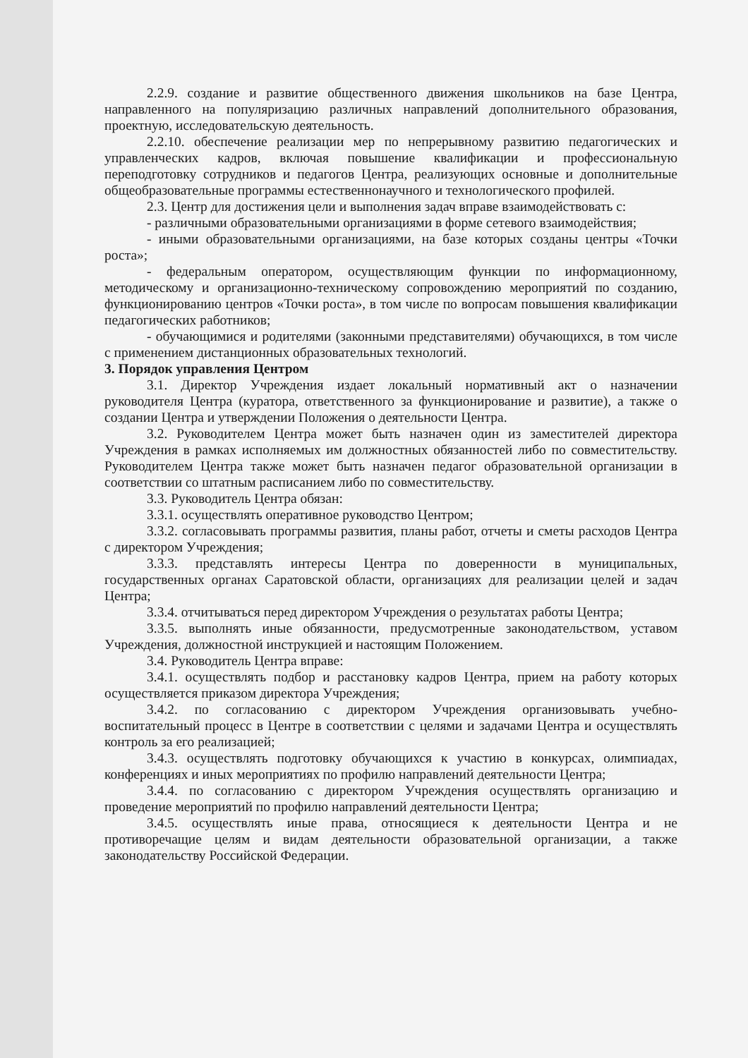2.2.9. создание и развитие общественного движения школьников на базе Центра, направленного на популяризацию различных направлений дополнительного образования, проектную, исследовательскую деятельность.
2.2.10. обеспечение реализации мер по непрерывному развитию педагогических и управленческих кадров, включая повышение квалификации и профессиональную переподготовку сотрудников и педагогов Центра, реализующих основные и дополнительные общеобразовательные программы естественнонаучного и технологического профилей.
2.3. Центр для достижения цели и выполнения задач вправе взаимодействовать с:
- различными образовательными организациями в форме сетевого взаимодействия;
- иными образовательными организациями, на базе которых созданы центры «Точки роста»;
- федеральным оператором, осуществляющим функции по информационному, методическому и организационно-техническому сопровождению мероприятий по созданию, функционированию центров «Точки роста», в том числе по вопросам повышения квалификации педагогических работников;
- обучающимися и родителями (законными представителями) обучающихся, в том числе с применением дистанционных образовательных технологий.
3. Порядок управления Центром
3.1. Директор Учреждения издает локальный нормативный акт о назначении руководителя Центра (куратора, ответственного за функционирование и развитие), а также о создании Центра и утверждении Положения о деятельности Центра.
3.2. Руководителем Центра может быть назначен один из заместителей директора Учреждения в рамках исполняемых им должностных обязанностей либо по совместительству. Руководителем Центра также может быть назначен педагог образовательной организации в соответствии со штатным расписанием либо по совместительству.
3.3. Руководитель Центра обязан:
3.3.1. осуществлять оперативное руководство Центром;
3.3.2. согласовывать программы развития, планы работ, отчеты и сметы расходов Центра с директором Учреждения;
3.3.3. представлять интересы Центра по доверенности в муниципальных, государственных органах Саратовской области, организациях для реализации целей и задач Центра;
3.3.4. отчитываться перед директором Учреждения о результатах работы Центра;
3.3.5. выполнять иные обязанности, предусмотренные законодательством, уставом Учреждения, должностной инструкцией и настоящим Положением.
3.4. Руководитель Центра вправе:
3.4.1. осуществлять подбор и расстановку кадров Центра, прием на работу которых осуществляется приказом директора Учреждения;
3.4.2. по согласованию с директором Учреждения организовывать учебно-воспитательный процесс в Центре в соответствии с целями и задачами Центра и осуществлять контроль за его реализацией;
3.4.3. осуществлять подготовку обучающихся к участию в конкурсах, олимпиадах, конференциях и иных мероприятиях по профилю направлений деятельности Центра;
3.4.4. по согласованию с директором Учреждения осуществлять организацию и проведение мероприятий по профилю направлений деятельности Центра;
3.4.5. осуществлять иные права, относящиеся к деятельности Центра и не противоречащие целям и видам деятельности образовательной организации, а также законодательству Российской Федерации.